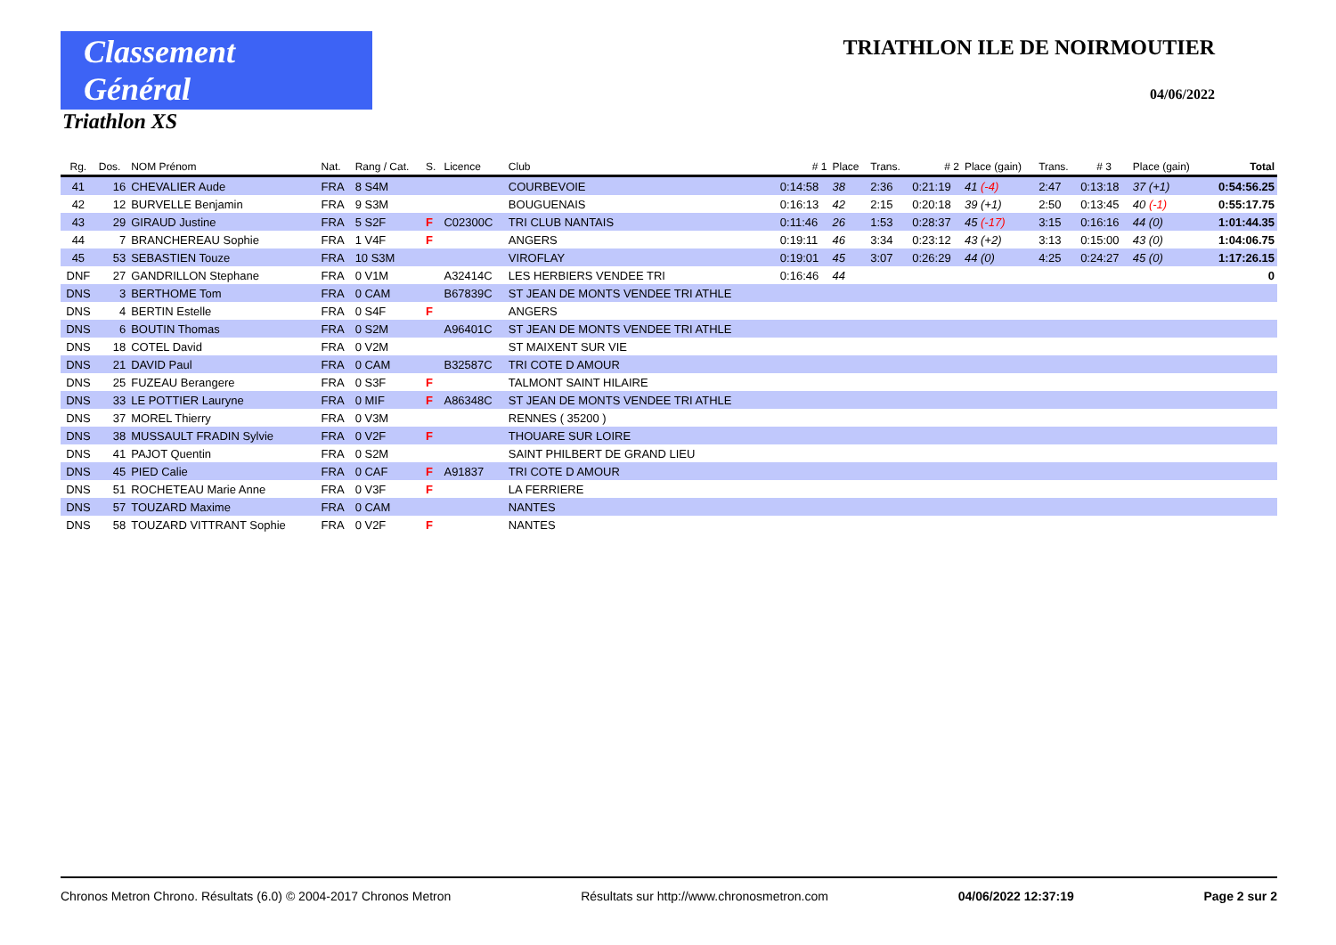Classement Général
Triathlon XS
TRIATHLON ILE DE NOIRMOUTIER
04/06/2022
| Rg. | Dos. | NOM Prénom | Nat. | Rang / Cat. | S. | Licence | Club | # 1 | Place | Trans. | # 2 | Place (gain) | Trans. | # 3 | Place (gain) | Total |
| --- | --- | --- | --- | --- | --- | --- | --- | --- | --- | --- | --- | --- | --- | --- | --- | --- |
| 41 | 16 | CHEVALIER Aude | FRA | 8 S4M | | | COURBEVOIE | 0:14:58 | 38 | 2:36 | 0:21:19 | 41 (-4) | 2:47 | 0:13:18 | 37 (+1) | 0:54:56.25 |
| 42 | 12 | BURVELLE Benjamin | FRA | 9 S3M | | | BOUGUENAIS | 0:16:13 | 42 | 2:15 | 0:20:18 | 39 (+1) | 2:50 | 0:13:45 | 40 (-1) | 0:55:17.75 |
| 43 | 29 | GIRAUD Justine | FRA | 5 S2F | F | C02300C | TRI CLUB NANTAIS | 0:11:46 | 26 | 1:53 | 0:28:37 | 45 (-17) | 3:15 | 0:16:16 | 44 (0) | 1:01:44.35 |
| 44 | 7 | BRANCHEREAU Sophie | FRA | 1 V4F | F | | ANGERS | 0:19:11 | 46 | 3:34 | 0:23:12 | 43 (+2) | 3:13 | 0:15:00 | 43 (0) | 1:04:06.75 |
| 45 | 53 | SEBASTIEN Touze | FRA | 10 S3M | | | VIROFLAY | 0:19:01 | 45 | 3:07 | 0:26:29 | 44 (0) | 4:25 | 0:24:27 | 45 (0) | 1:17:26.15 |
| DNF | 27 | GANDRILLON Stephane | FRA | 0 V1M | | A32414C | LES HERBIERS VENDEE TRI | 0:16:46 | 44 | | | | | | | 0 |
| DNS | 3 | BERTHOME Tom | FRA | 0 CAM | | B67839C | ST JEAN DE MONTS VENDEE TRI ATHLE | | | | | | | | | |
| DNS | 4 | BERTIN Estelle | FRA | 0 S4F | F | | ANGERS | | | | | | | | | |
| DNS | 6 | BOUTIN Thomas | FRA | 0 S2M | | A96401C | ST JEAN DE MONTS VENDEE TRI ATHLE | | | | | | | | | |
| DNS | 18 | COTEL David | FRA | 0 V2M | | | ST MAIXENT SUR VIE | | | | | | | | | |
| DNS | 21 | DAVID Paul | FRA | 0 CAM | | B32587C | TRI COTE D AMOUR | | | | | | | | | |
| DNS | 25 | FUZEAU Berangere | FRA | 0 S3F | F | | TALMONT SAINT HILAIRE | | | | | | | | | |
| DNS | 33 | LE POTTIER Lauryne | FRA | 0 MIF | F | A86348C | ST JEAN DE MONTS VENDEE TRI ATHLE | | | | | | | | | |
| DNS | 37 | MOREL Thierry | FRA | 0 V3M | | | RENNES ( 35200 ) | | | | | | | | | |
| DNS | 38 | MUSSAULT FRADIN Sylvie | FRA | 0 V2F | F | | THOUARE SUR LOIRE | | | | | | | | | |
| DNS | 41 | PAJOT Quentin | FRA | 0 S2M | | | SAINT PHILBERT DE GRAND LIEU | | | | | | | | | |
| DNS | 45 | PIED Calie | FRA | 0 CAF | F | A91837 | TRI COTE D AMOUR | | | | | | | | | |
| DNS | 51 | ROCHETEAU Marie Anne | FRA | 0 V3F | F | | LA FERRIERE | | | | | | | | | |
| DNS | 57 | TOUZARD Maxime | FRA | 0 CAM | | | NANTES | | | | | | | | | |
| DNS | 58 | TOUZARD VITTRANT Sophie | FRA | 0 V2F | F | | NANTES | | | | | | | | | |
Chronos Metron Chrono. Résultats (6.0) © 2004-2017 Chronos Metron Résultats sur http://www.chronosmetron.com 04/06/2022 12:37:19 Page 2 sur 2